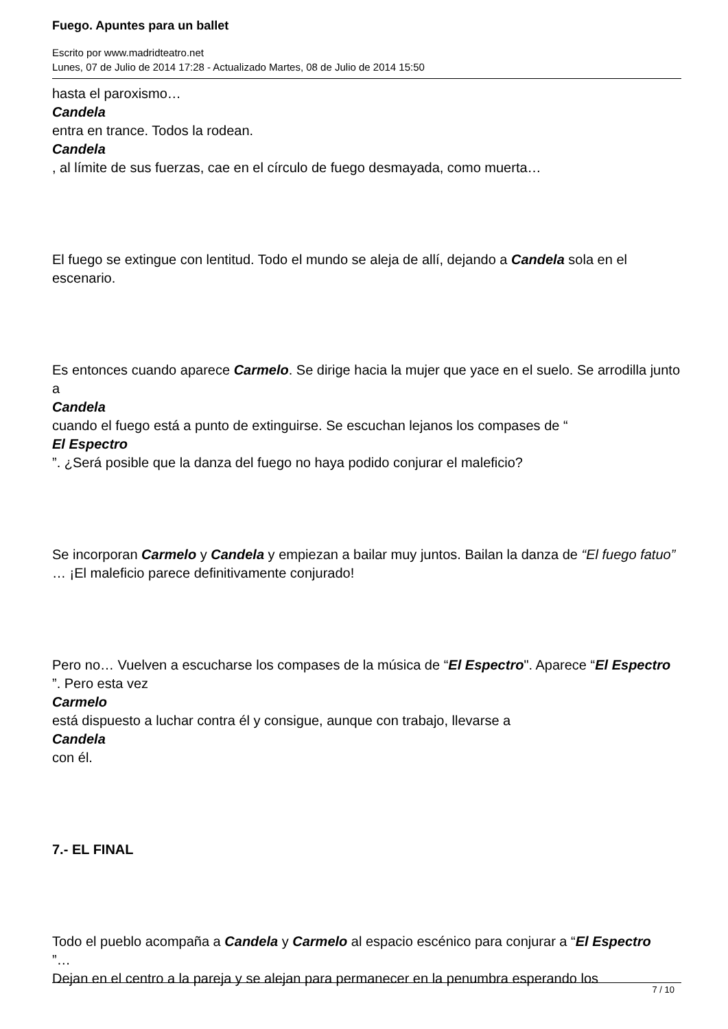Fuego. Apuntes para un ballet
Escrito por www.madridteatro.net
Lunes, 07 de Julio de 2014 17:28 - Actualizado Martes, 08 de Julio de 2014 15:50
hasta el paroxismo…
Candela
entra en trance. Todos la rodean.
Candela
, al límite de sus fuerzas, cae en el círculo de fuego desmayada, como muerta…
El fuego se extingue con lentitud. Todo el mundo se aleja de allí, dejando a Candela sola en el escenario.
Es entonces cuando aparece Carmelo. Se dirige hacia la mujer que yace en el suelo. Se arrodilla junto a
Candela
cuando el fuego está a punto de extinguirse. Se escuchan lejanos los compases de “
El Espectro
”. ¿Será posible que la danza del fuego no haya podido conjurar el maleficio?
Se incorporan Carmelo y Candela y empiezan a bailar muy juntos. Bailan la danza de “El fuego fatuo”
… ¡El maleficio parece definitivamente conjurado!
Pero no… Vuelven a escucharse los compases de la música de “El Espectro". Aparece “El Espectro
”. Pero esta vez
Carmelo
está dispuesto a luchar contra él y consigue, aunque con trabajo, llevarse a
Candela
con él.
7.- EL FINAL
Todo el pueblo acompaña a Candela y Carmelo al espacio escénico para conjurar a “El Espectro
”…
Dejan en el centro a la pareja y se alejan para permanecer en la penumbra esperando los
7 / 10